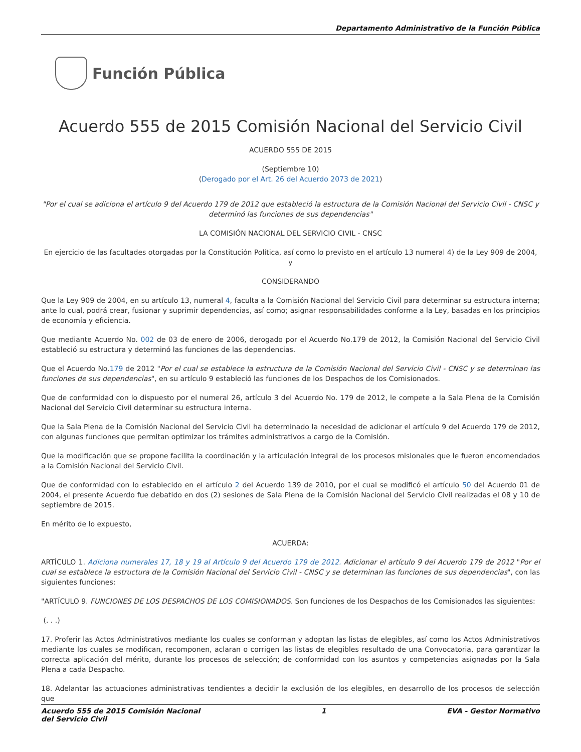Departamento Administrativo de la Función Pública
Función Pública
Acuerdo 555 de 2015 Comisión Nacional del Servicio Civil
ACUERDO 555 DE 2015
(Septiembre 10)
(Derogado por el Art. 26 del Acuerdo 2073 de 2021)
"Por el cual se adiciona el artículo 9 del Acuerdo 179 de 2012 que estableció la estructura de la Comisión Nacional del Servicio Civil - CNSC y determinó las funciones de sus dependencias"
LA COMISIÓN NACIONAL DEL SERVICIO CIVIL - CNSC
En ejercicio de las facultades otorgadas por la Constitución Política, así como lo previsto en el artículo 13 numeral 4) de la Ley 909 de 2004, y
CONSIDERANDO
Que la Ley 909 de 2004, en su artículo 13, numeral 4, faculta a la Comisión Nacional del Servicio Civil para determinar su estructura interna; ante lo cual, podrá crear, fusionar y suprimir dependencias, así como; asignar responsabilidades conforme a la Ley, basadas en los principios de economía y eficiencia.
Que mediante Acuerdo No. 002 de 03 de enero de 2006, derogado por el Acuerdo No.179 de 2012, la Comisión Nacional del Servicio Civil estableció su estructura y determinó las funciones de las dependencias.
Que el Acuerdo No.179 de 2012 "Por el cual se establece la estructura de la Comisión Nacional del Servicio Civil - CNSC y se determinan las funciones de sus dependencias", en su artículo 9 estableció las funciones de los Despachos de los Comisionados.
Que de conformidad con lo dispuesto por el numeral 26, artículo 3 del Acuerdo No. 179 de 2012, le compete a la Sala Plena de la Comisión Nacional del Servicio Civil determinar su estructura interna.
Que la Sala Plena de la Comisión Nacional del Servicio Civil ha determinado la necesidad de adicionar el artículo 9 del Acuerdo 179 de 2012, con algunas funciones que permitan optimizar los trámites administrativos a cargo de la Comisión.
Que la modificación que se propone facilita la coordinación y la articulación integral de los procesos misionales que le fueron encomendados a la Comisión Nacional del Servicio Civil.
Que de conformidad con lo establecido en el artículo 2 del Acuerdo 139 de 2010, por el cual se modificó el artículo 50 del Acuerdo 01 de 2004, el presente Acuerdo fue debatido en dos (2) sesiones de Sala Plena de la Comisión Nacional del Servicio Civil realizadas el 08 y 10 de septiembre de 2015.
En mérito de lo expuesto,
ACUERDA:
ARTÍCULO 1. Adiciona numerales 17, 18 y 19 al Artículo 9 del Acuerdo 179 de 2012. Adicionar el artículo 9 del Acuerdo 179 de 2012 "Por el cual se establece la estructura de la Comisión Nacional del Servicio Civil - CNSC y se determinan las funciones de sus dependencias", con las siguientes funciones:
"ARTÍCULO 9. FUNCIONES DE LOS DESPACHOS DE LOS COMISIONADOS. Son funciones de los Despachos de los Comisionados las siguientes:
(. . .)
17. Proferir las Actos Administrativos mediante los cuales se conforman y adoptan las listas de elegibles, así como los Actos Administrativos mediante los cuales se modifican, recomponen, aclaran o corrigen las listas de elegibles resultado de una Convocatoria, para garantizar la correcta aplicación del mérito, durante los procesos de selección; de conformidad con los asuntos y competencias asignadas por la Sala Plena a cada Despacho.
18. Adelantar las actuaciones administrativas tendientes a decidir la exclusión de los elegibles, en desarrollo de los procesos de selección que
Acuerdo 555 de 2015 Comisión Nacional
del Servicio Civil 1 EVA - Gestor Normativo